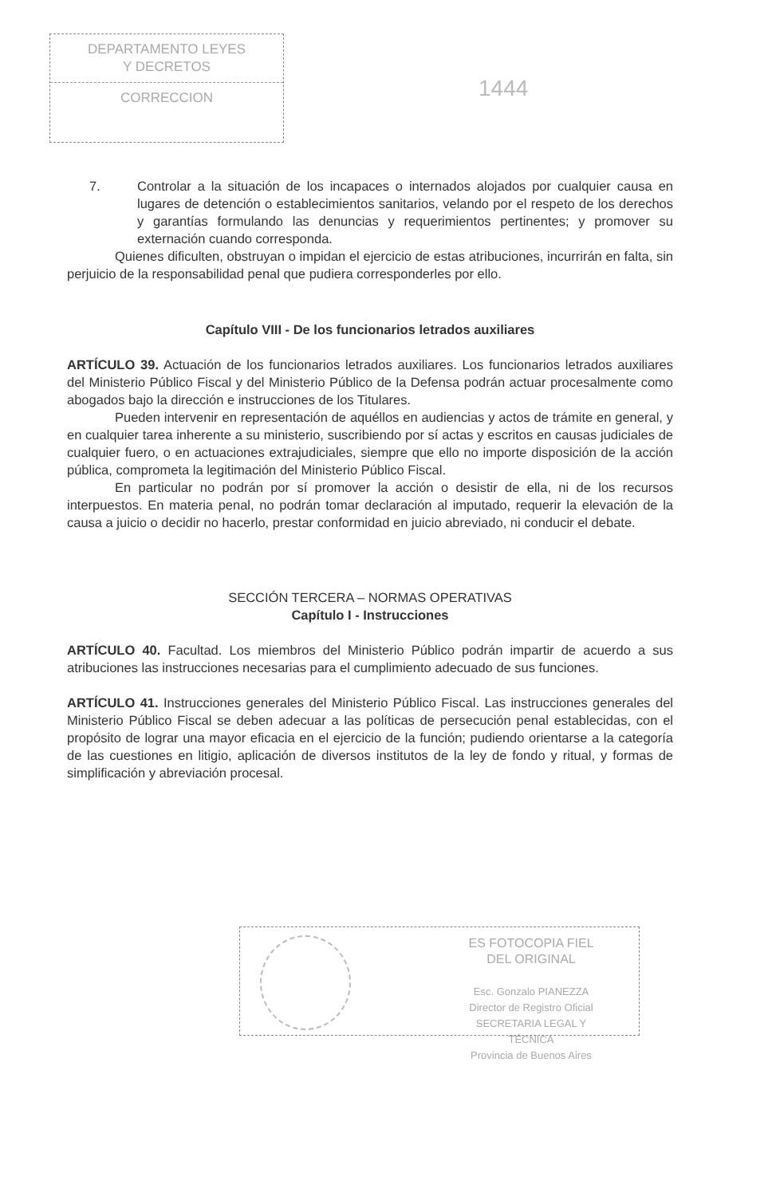DEPARTAMENTO LEYES
Y DECRETOS
CORRECCION
1444
7. Controlar a la situación de los incapaces o internados alojados por cualquier causa en lugares de detención o establecimientos sanitarios, velando por el respeto de los derechos y garantías formulando las denuncias y requerimientos pertinentes; y promover su externación cuando corresponda.
Quienes dificulten, obstruyan o impidan el ejercicio de estas atribuciones, incurrirán en falta, sin perjuicio de la responsabilidad penal que pudiera corresponderles por ello.
Capítulo VIII - De los funcionarios letrados auxiliares
ARTÍCULO 39. Actuación de los funcionarios letrados auxiliares. Los funcionarios letrados auxiliares del Ministerio Público Fiscal y del Ministerio Público de la Defensa podrán actuar procesalmente como abogados bajo la dirección e instrucciones de los Titulares.
Pueden intervenir en representación de aquéllos en audiencias y actos de trámite en general, y en cualquier tarea inherente a su ministerio, suscribiendo por sí actas y escritos en causas judiciales de cualquier fuero, o en actuaciones extrajudiciales, siempre que ello no importe disposición de la acción pública, comprometa la legitimación del Ministerio Público Fiscal.
En particular no podrán por sí promover la acción o desistir de ella, ni de los recursos interpuestos. En materia penal, no podrán tomar declaración al imputado, requerir la elevación de la causa a juicio o decidir no hacerlo, prestar conformidad en juicio abreviado, ni conducir el debate.
SECCIÓN TERCERA – NORMAS OPERATIVAS
Capítulo I - Instrucciones
ARTÍCULO 40. Facultad. Los miembros del Ministerio Público podrán impartir de acuerdo a sus atribuciones las instrucciones necesarias para el cumplimiento adecuado de sus funciones.
ARTÍCULO 41. Instrucciones generales del Ministerio Público Fiscal. Las instrucciones generales del Ministerio Público Fiscal se deben adecuar a las políticas de persecución penal establecidas, con el propósito de lograr una mayor eficacia en el ejercicio de la función; pudiendo orientarse a la categoría de las cuestiones en litigio, aplicación de diversos institutos de la ley de fondo y ritual, y formas de simplificación y abreviación procesal.
ES FOTOCOPIA FIEL
DEL ORIGINAL
Esc. Gonzalo PIANEZZA
Director de Registro Oficial
SECRETARIA LEGAL Y
TÉCNICA
Provincia de Buenos Aires